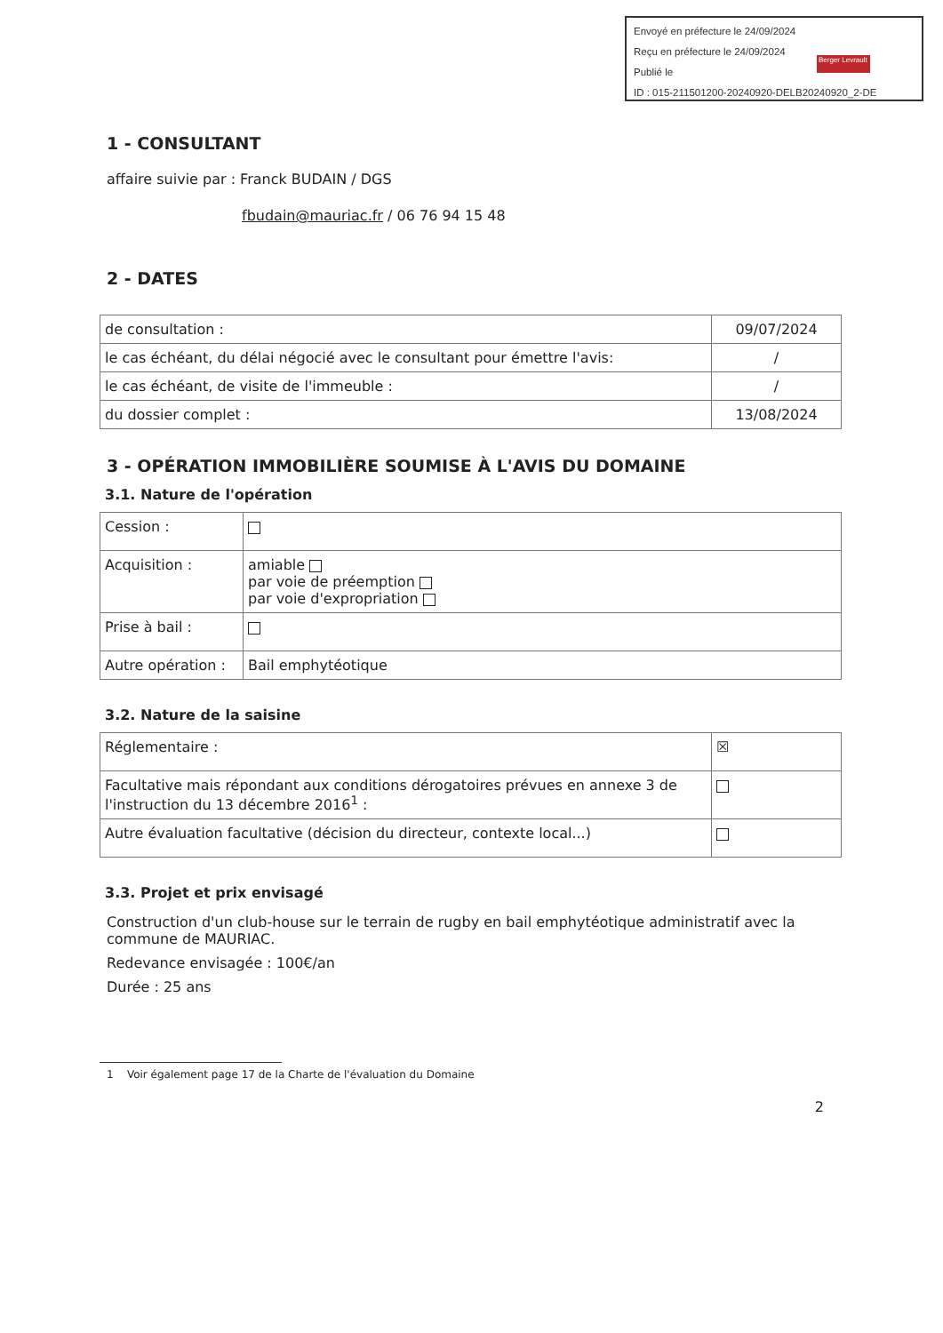Envoyé en préfecture le 24/09/2024
Reçu en préfecture le 24/09/2024
Publié le
ID : 015-211501200-20240920-DELB20240920_2-DE
Berger Levrault
1 - CONSULTANT
affaire suivie par : Franck BUDAIN / DGS
fbudain@mauriac.fr / 06 76 94 15 48
2 - DATES
| de consultation : | 09/07/2024 |
| le cas échéant, du délai négocié avec le consultant pour émettre l'avis: | / |
| le cas échéant, de visite de l'immeuble : | / |
| du dossier complet : | 13/08/2024 |
3 - OPÉRATION IMMOBILIÈRE SOUMISE À L'AVIS DU DOMAINE
3.1. Nature de l'opération
| Cession : | |
| Acquisition : | amiable par voie de préemption par voie d'expropriation |
| Prise à bail : | |
| Autre opération : | Bail emphytéotique |
3.2. Nature de la saisine
| Réglementaire : | ☒ |
| Facultative mais répondant aux conditions dérogatoires prévues en annexe 3 de l'instruction du 13 décembre 2016<sup>1</sup> : | |
| Autre évaluation facultative (décision du directeur, contexte local...) | |
3.3. Projet et prix envisagé
Construction d'un club-house sur le terrain de rugby en bail emphytéotique administratif avec la commune de MAURIAC.
Redevance envisagée : 100€/an
Durée : 25 ans
1 Voir également page 17 de la Charte de l'évaluation du Domaine
2